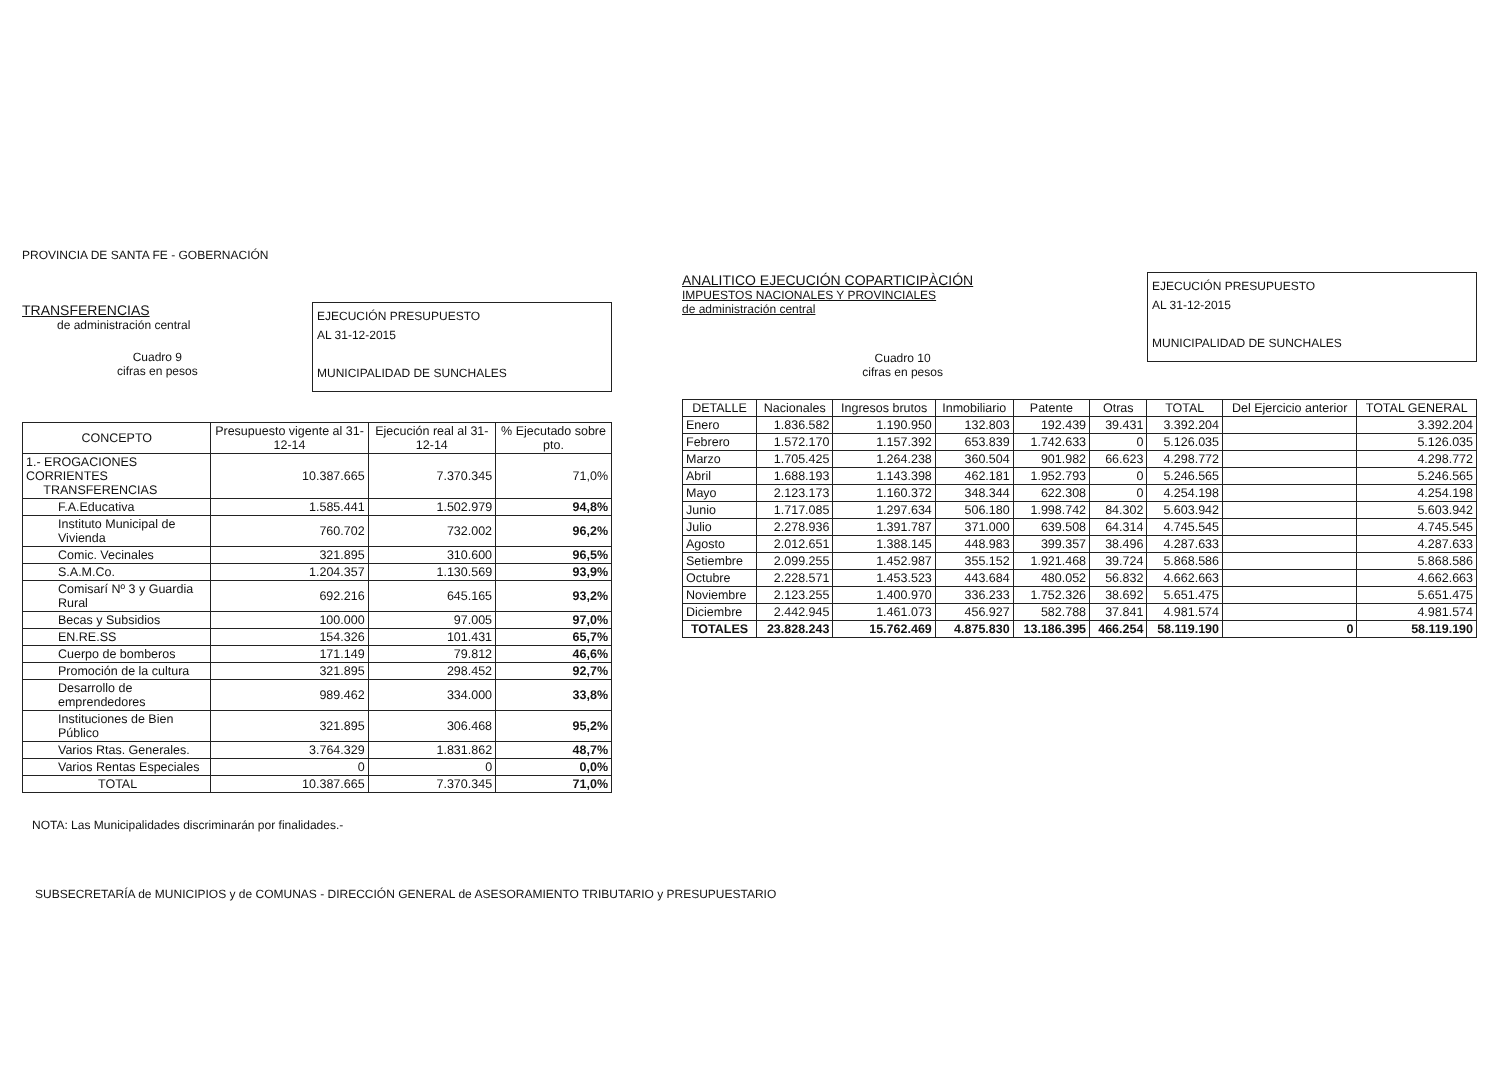PROVINCIA DE SANTA FE - GOBERNACIÓN
TRANSFERENCIAS
de administración central
Cuadro 9
cifras en pesos
EJECUCIÓN PRESUPUESTO
AL 31-12-2015
MUNICIPALIDAD DE SUNCHALES
| CONCEPTO | Presupuesto vigente al 31-12-14 | Ejecución real al 31-12-14 | % Ejecutado sobre pto. |
| --- | --- | --- | --- |
| 1.- EROGACIONES CORRIENTES TRANSFERENCIAS | 10.387.665 | 7.370.345 | 71,0% |
| F.A.Educativa | 1.585.441 | 1.502.979 | 94,8% |
| Instituto Municipal de Vivienda | 760.702 | 732.002 | 96,2% |
| Comic. Vecinales | 321.895 | 310.600 | 96,5% |
| S.A.M.Co. | 1.204.357 | 1.130.569 | 93,9% |
| Comisarí Nº 3 y Guardia Rural | 692.216 | 645.165 | 93,2% |
| Becas y Subsidios | 100.000 | 97.005 | 97,0% |
| EN.RE.SS | 154.326 | 101.431 | 65,7% |
| Cuerpo de bomberos | 171.149 | 79.812 | 46,6% |
| Promoción de la cultura | 321.895 | 298.452 | 92,7% |
| Desarrollo de emprendedores | 989.462 | 334.000 | 33,8% |
| Instituciones de Bien Público | 321.895 | 306.468 | 95,2% |
| Varios Rtas. Generales. | 3.764.329 | 1.831.862 | 48,7% |
| Varios Rentas Especiales | 0 | 0 | 0,0% |
| TOTAL | 10.387.665 | 7.370.345 | 71,0% |
NOTA: Las Municipalidades discriminarán por finalidades.-
ANALITICO EJECUCIÓN COPARTICIPÀCIÓN
IMPUESTOS NACIONALES Y PROVINCIALES
de administración central
Cuadro 10
cifras en pesos
EJECUCIÓN PRESUPUESTO
AL 31-12-2015
MUNICIPALIDAD DE SUNCHALES
| DETALLE | Nacionales | Ingresos brutos | Inmobiliario | Patente | Otras | TOTAL | Del Ejercicio anterior | TOTAL GENERAL |
| --- | --- | --- | --- | --- | --- | --- | --- | --- |
| Enero | 1.836.582 | 1.190.950 | 132.803 | 192.439 | 39.431 | 3.392.204 | | 3.392.204 |
| Febrero | 1.572.170 | 1.157.392 | 653.839 | 1.742.633 | 0 | 5.126.035 | | 5.126.035 |
| Marzo | 1.705.425 | 1.264.238 | 360.504 | 901.982 | 66.623 | 4.298.772 | | 4.298.772 |
| Abril | 1.688.193 | 1.143.398 | 462.181 | 1.952.793 | 0 | 5.246.565 | | 5.246.565 |
| Mayo | 2.123.173 | 1.160.372 | 348.344 | 622.308 | 0 | 4.254.198 | | 4.254.198 |
| Junio | 1.717.085 | 1.297.634 | 506.180 | 1.998.742 | 84.302 | 5.603.942 | | 5.603.942 |
| Julio | 2.278.936 | 1.391.787 | 371.000 | 639.508 | 64.314 | 4.745.545 | | 4.745.545 |
| Agosto | 2.012.651 | 1.388.145 | 448.983 | 399.357 | 38.496 | 4.287.633 | | 4.287.633 |
| Setiembre | 2.099.255 | 1.452.987 | 355.152 | 1.921.468 | 39.724 | 5.868.586 | | 5.868.586 |
| Octubre | 2.228.571 | 1.453.523 | 443.684 | 480.052 | 56.832 | 4.662.663 | | 4.662.663 |
| Noviembre | 2.123.255 | 1.400.970 | 336.233 | 1.752.326 | 38.692 | 5.651.475 | | 5.651.475 |
| Diciembre | 2.442.945 | 1.461.073 | 456.927 | 582.788 | 37.841 | 4.981.574 | | 4.981.574 |
| TOTALES | 23.828.243 | 15.762.469 | 4.875.830 | 13.186.395 | 466.254 | 58.119.190 | 0 | 58.119.190 |
SUBSECRETARÍA de MUNICIPIOS y de COMUNAS - DIRECCIÓN GENERAL de ASESORAMIENTO TRIBUTARIO y PRESUPUESTARIO